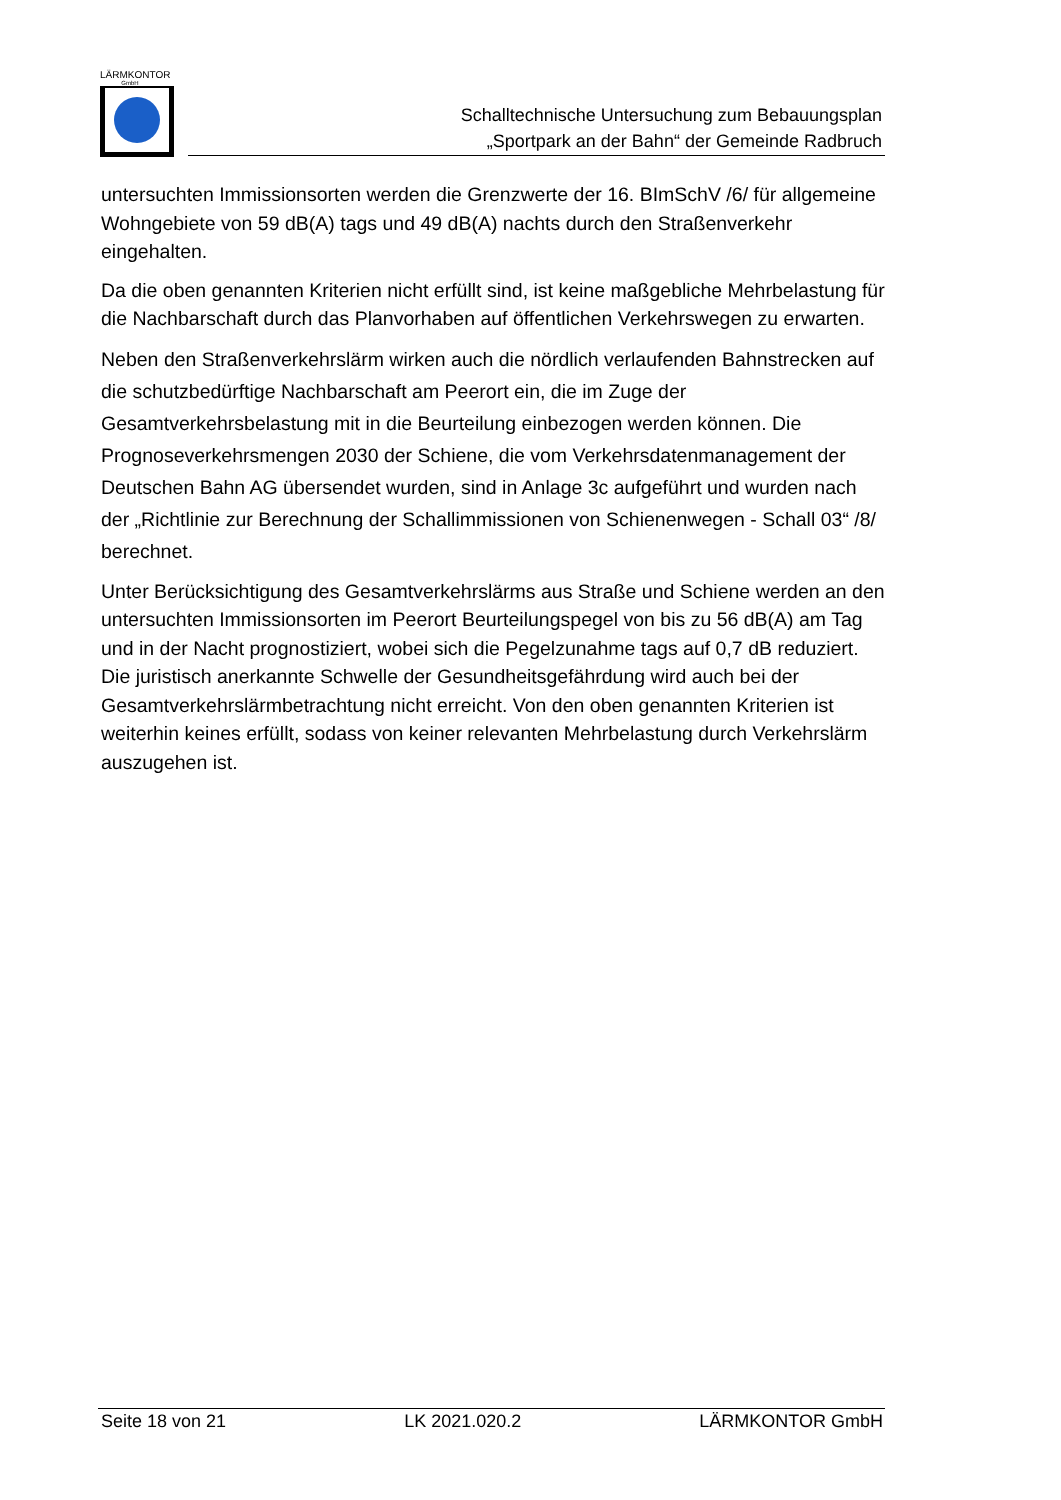LÄRMKONTOR
GmbH
Schalltechnische Untersuchung zum Bebauungsplan
„Sportpark an der Bahn“ der Gemeinde Radbruch
untersuchten Immissionsorten werden die Grenzwerte der 16. BImSchV /6/ für allgemeine Wohngebiete von 59 dB(A) tags und 49 dB(A) nachts durch den Straßenverkehr eingehalten.
Da die oben genannten Kriterien nicht erfüllt sind, ist keine maßgebliche Mehrbelastung für die Nachbarschaft durch das Planvorhaben auf öffentlichen Verkehrswegen zu erwarten.
Neben den Straßenverkehrslärm wirken auch die nördlich verlaufenden Bahnstrecken auf die schutzbedürftige Nachbarschaft am Peerort ein, die im Zuge der Gesamtverkehrsbelastung mit in die Beurteilung einbezogen werden können. Die Prognoseverkehrsmengen 2030 der Schiene, die vom Verkehrsdatenmanagement der Deutschen Bahn AG übersendet wurden, sind in Anlage 3c aufgeführt und wurden nach der „Richtlinie zur Berechnung der Schallimmissionen von Schienenwegen - Schall 03“ /8/ berechnet.
Unter Berücksichtigung des Gesamtverkehrslärms aus Straße und Schiene werden an den untersuchten Immissionsorten im Peerort Beurteilungspegel von bis zu 56 dB(A) am Tag und in der Nacht prognostiziert, wobei sich die Pegelzunahme tags auf 0,7 dB reduziert. Die juristisch anerkannte Schwelle der Gesundheitsgefährdung wird auch bei der Gesamtverkehrslärmbetrachtung nicht erreicht. Von den oben genannten Kriterien ist weiterhin keines erfüllt, sodass von keiner relevanten Mehrbelastung durch Verkehrslärm auszugehen ist.
Seite 18 von 21 LK 2021.020.2 LÄRMKONTOR GmbH